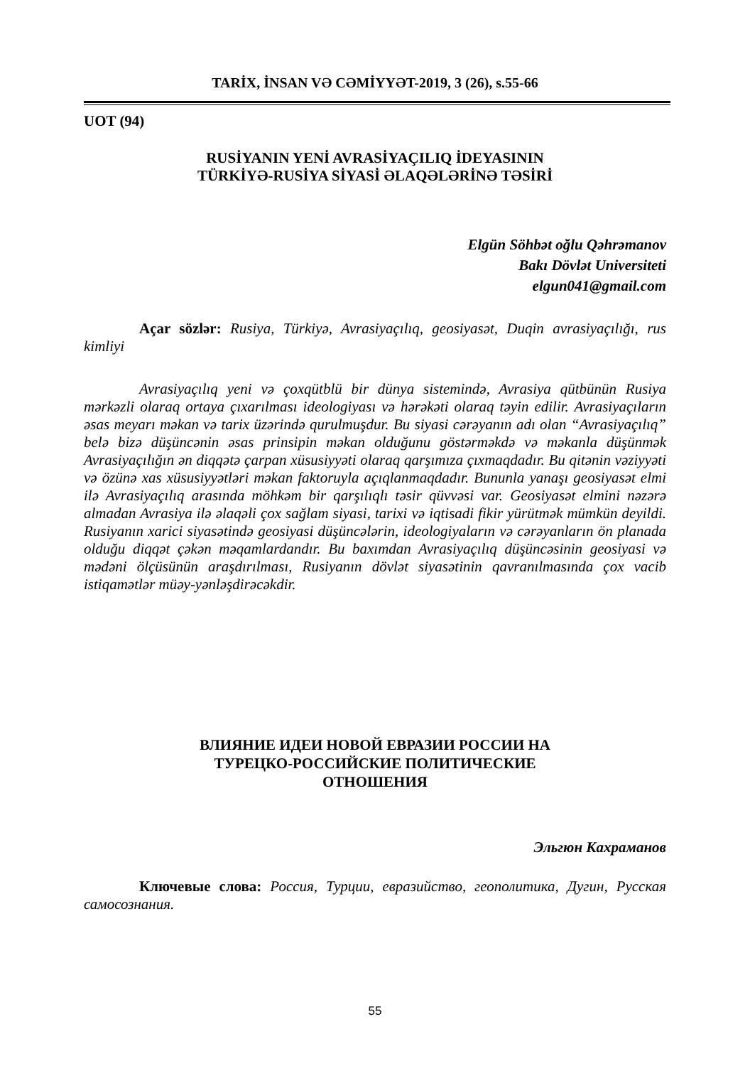TARİX, İNSAN VƏ CƏMİYYƏT-2019, 3 (26), s.55-66
UOT (94)
RUSİYANIN YENİ AVRASİYAÇILIQ İDEYASININ
TÜRKİYƏ-RUSİYA SİYASİ ƏLAQƏLƏRİNƏ TƏSİRİ
Elgün Söhbət oğlu Qəhrəmanov
Bakı Dövlət Universiteti
elgun041@gmail.com
Açar sözlər: Rusiya, Türkiyə, Avrasiyaçılıq, geosiyasət, Duqin avrasiyaçılığı, rus kimliyi
Avrasiyaçılıq yeni və çoxqütblü bir dünya sistemində, Avrasiya qütbünün Rusiya mərkəzli olaraq ortaya çıxarılması ideologiyası və hərəkəti olaraq təyin edilir. Avrasiyaçıların əsas meyarı məkan və tarix üzərində qurulmuşdur. Bu siyasi cərəyanın adı olan “Avrasiyaçılıq” belə bizə düşüncənin əsas prinsipin məkan olduğunu göstərməkdə və məkanla düşünmək Avrasiyaçılığın ən diqqətə çarpan xüsusiyyəti olaraq qarşımıza çıxmaqdadır. Bu qitənin vəziyyəti və özünə xas xüsusiyyətləri məkan faktoruyla açıqlanmaqdadır. Bununla yanaşı geosiyasət elmi ilə Avrasiyaçılıq arasında möhkəm bir qarşılıqlı təsir qüvvəsi var. Geosiyasət elmini nəzərə almadan Avrasiya ilə əlaqəli çox sağlam siyasi, tarixi və iqtisadi fikir yürütmək mümkün deyildi. Rusiyanın xarici siyasətində geosiyasi düşüncələrin, ideologiyaların və cərəyanların ön planada olduğu diqqət çəkən məqamlardandır. Bu baxımdan Avrasiyaçılıq düşüncəsinin geosiyasi və mədəni ölçüsünün araşdırılması, Rusiyanın dövlət siyasətinin qavranılmasında çox vacib istiqamətlər müəy-yənləşdirəcəkdir.
ВЛИЯНИЕ ИДЕИ НОВОЙ ЕВРАЗИИ РОССИИ НА
ТУРЕЦКО-РОССИЙСКИЕ ПОЛИТИЧЕСКИЕ
ОТНОШЕНИЯ
Эльгюн Кахраманов
Ключевые слова: Россия, Турции, евразийство, геополитика, Дугин, Русская самосознания.
55